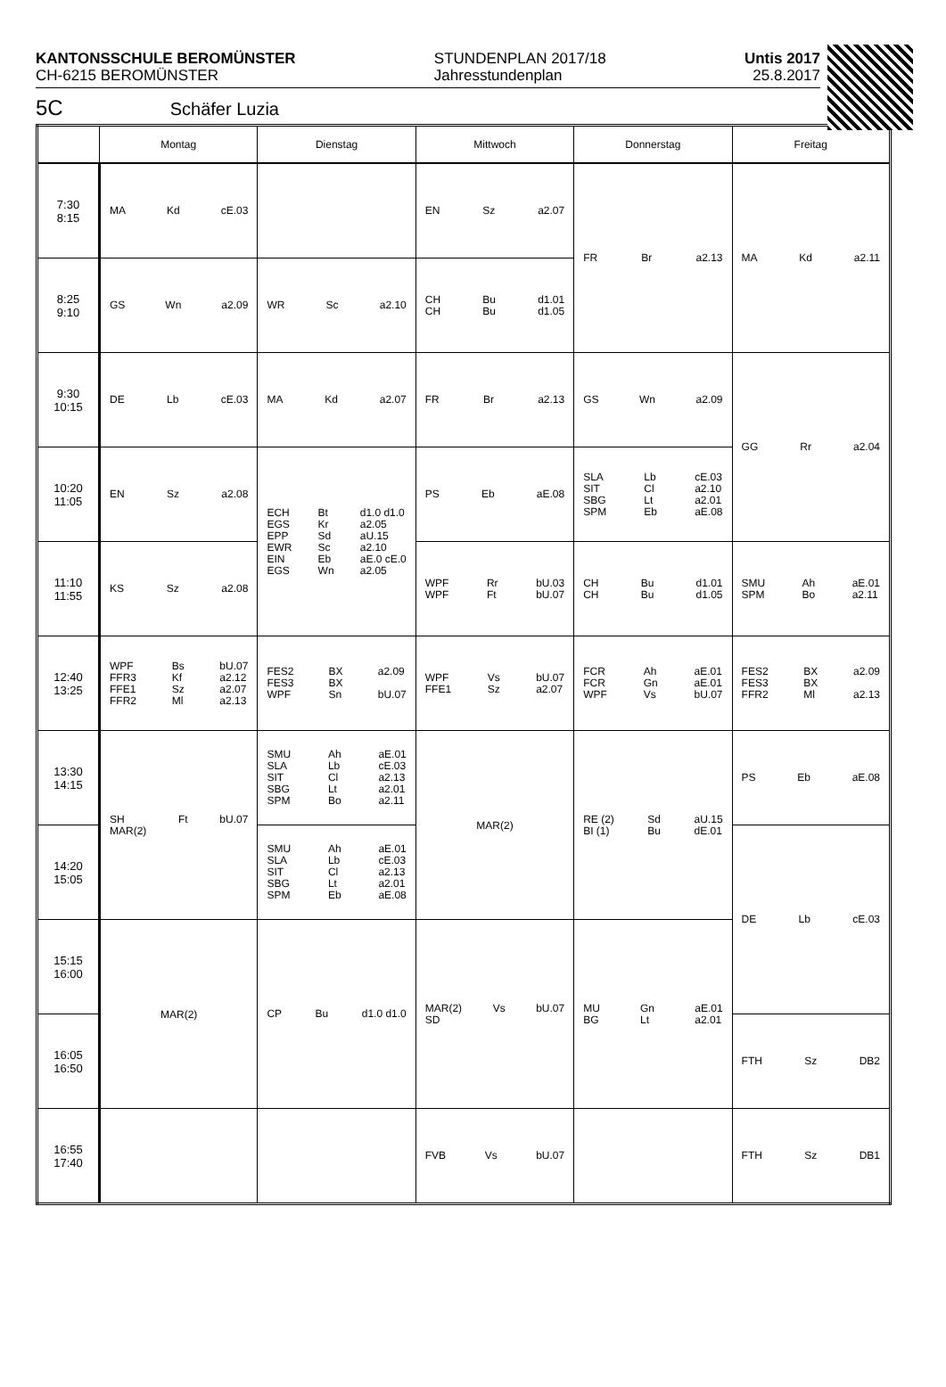KANTONSSCHULE BEROMÜNSTER
CH-6215 BEROMÜNSTER
STUNDENPLAN 2017/18
Jahresstundenplan
Untis 2017
25.8.2017
5C Schäfer Luzia
| | Montag | Dienstag | Mittwoch | Donnerstag | Freitag |
| --- | --- | --- | --- | --- | --- |
| 7:30 8:15 | MA Kd cE.03 | | EN Sz a2.07 | FR Br a2.13 | MA Kd a2.11 |
| 8:25 9:10 | GS Wn a2.09 | WR Sc a2.10 | CH CH Bu Bu d1.01 d1.05 | | |
| 9:30 10:15 | DE Lb cE.03 | MA Kd a2.07 | FR Br a2.13 | GS Wn a2.09 | GG Rr a2.04 |
| 10:20 11:05 | EN Sz a2.08 | ECH EGS EPP EWR EIN EGS Bt Kr Sd Sc Eb Wn d1.0 d1.0 a2.05 aU.15 a2.10 aE.0 cE.0 a2.05 | PS Eb aE.08 | SLA SIT SBG SPM Lb Cl Lt Eb cE.03 a2.10 a2.01 aE.08 | |
| 11:10 11:55 | KS Sz a2.08 | | WPF WPF Rr Ft bU.03 bU.07 | CH CH Bu Bu d1.01 d1.05 | SMU SPM Ah Bo aE.01 a2.11 |
| 12:40 13:25 | WPF FFR3 FFE1 FFR2 Bs Kf Sz Ml bU.07 a2.12 a2.07 a2.13 | FES2 FES3 WPF BX BX Sn a2.09 bU.07 | WPF FFE1 Vs Sz bU.07 a2.07 | FCR FCR WPF Ah Gn Vs aE.01 aE.01 bU.07 | FES2 FES3 FFR2 BX BX Ml a2.09 a2.13 |
| 13:30 14:15 | SH MAR(2) Ft bU.07 | SMU SLA SIT SBG SPM Ah Lb Cl Lt Bo aE.01 cE.03 a2.13 a2.01 a2.11 | MAR(2) | RE (2) BI (1) Sd Bu aU.15 dE.01 | PS Eb aE.08 |
| 14:20 15:05 | | SMU SLA SIT SBG SPM Ah Lb Cl Lt Eb aE.01 cE.03 a2.13 a2.01 aE.08 | | | DE Lb cE.03 |
| 15:15 16:00 | MAR(2) | CP Bu d1.0 d1.0 | MAR(2) SD Vs bU.07 | MU BG Gn Lt aE.01 a2.01 | |
| 16:05 16:50 | | | | | FTH Sz DB2 |
| 16:55 17:40 | | | FVB Vs bU.07 | | FTH Sz DB1 |